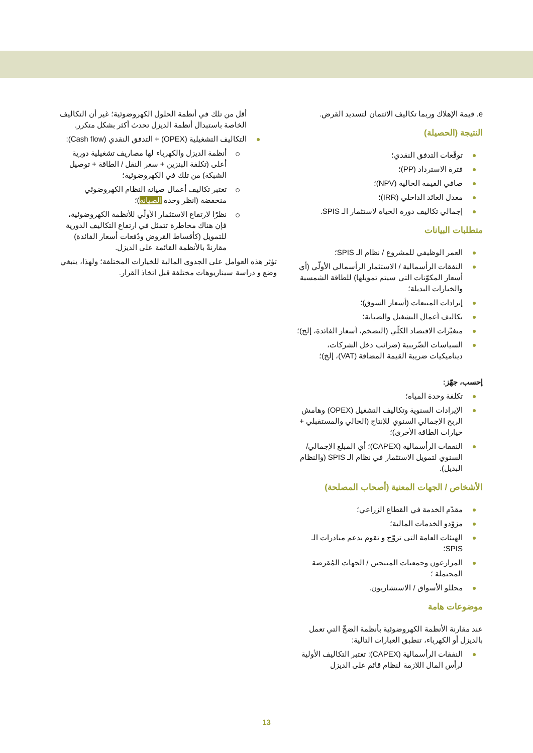e. قيمة الإهلاك وربما تكاليف الائتمان لتسديد القرض.
النتيجة (الحصيلة)
توقّعات التدفق النقدي؛
فترة الاسترداد (PP)؛
صافي القيمة الحالية (NPV)؛
معدل العائد الداخلي (IRR)؛
إجمالي تكاليف دورة الحياة لاستثمار الـ SPIS.
متطلبات البيانات
العمر الوظيفي للمشروع / نظام الـ SPIS؛
النفقات الرأسمالية / الاستثمار الرأسمالي الأولّي (أي أسعار المكوّنات التي سيتم تمويلها) للطاقة الشمسية والخيارات البديلة؛
إيرادات المبيعات (أسعار السوق)؛
تكاليف أعمال التشغيل والصيانة؛
متغيّرات الاقتصاد الكلّي (التضخم، أسعار الفائدة، إلخ)؛
السياسات الضّريبية (ضرائب دخل الشركات، ديناميكيات ضريبة القيمة المضافة (VAT)، إلخ)؛
إحسب، جهّز:
تكلفة وحدة المياه؛
الإيرادات السنوية وتكاليف التشغيل (OPEX) وهامش الربح الإجمالي السنوي للإنتاج (الحالي والمستقبلي + خيارات الطاقة الأخرى)؛
النفقات الرأسمالية (CAPEX)؛ أي المبلغ الإجمالي/السنوي لتمويل الاستثمار في نظام الـ SPIS (والنظام البديل).
الأشخاص / الجهات المعنية (أصحاب المصلحة)
مقدّم الخدمة في القطاع الزراعي؛
مزوّدو الخدمات المالية؛
الهيئات العامة التي تروّج و تقوم بدعم مبادرات الـ SPIS؛
المزارعون وجمعيات المنتجين / الجهات المُقرضة المحتملة ؛
محللو الأسواق / الاستشاريون.
موضوعات هامة
عند مقارنة الأنظمة الكهروضوئية بأنظمة الضخّ التي تعمل بالديزل أو الكهرباء، تنطبق العبارات التالية:
النفقات الرأسمالية (CAPEX): تعتبر التكاليف الأولية لرأس المال اللازمة لنظام قائم على الديزل
أقل من تلك في أنظمة الحلول الكهروضوئية؛ غير أن التكاليف الخاصة باستبدال أنظمة الديزل تحدث أكثر بشكل متكرر.
التكاليف التشغيلية (OPEX) + التدفق النقدي (Cash flow):
أنظمة الديزل والكهرباء لها مصاريف تشغيلية دورية أعلى (تكلفة البنزين + سعر النقل / الطاقة + توصيل الشبكة) من تلك في الكهروضوئية؛
تعتبر تكاليف أعمال صيانة النظام الكهروضوئي منخفضة (انظر وحدة الصيانة)؛
نظرًا لارتفاع الاستثمار الأولّي للأنظمة الكهروضوئية، فإن هناك مخاطرة تتمثل في ارتفاع التكاليف الدورية للتمويل (كأقساط القروض ودُفعات أسعار الفائدة) مقارنةً بالأنظمة القائمة على الديزل.
تؤثر هذه العوامل على الجدوى المالية للخيارات المختلفة؛ ولهذا، ينبغي وضع و دراسة سيناريوهات مختلفة قبل اتخاذ القرار.
13